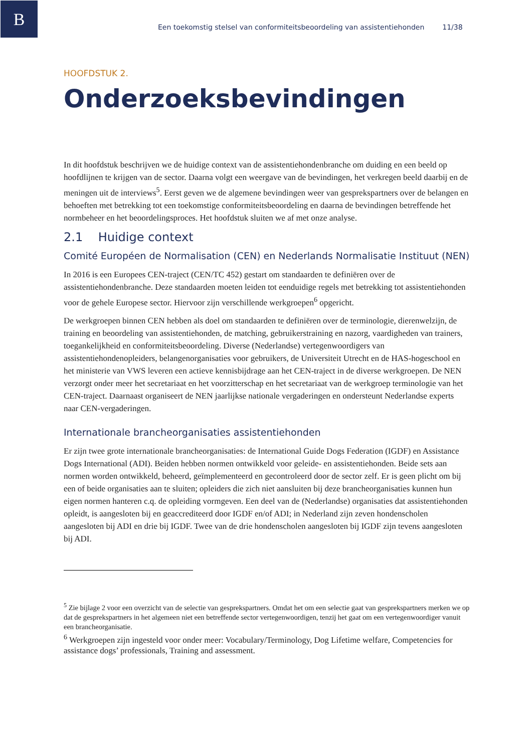B
Een toekomstig stelsel van conformiteitsbeoordeling van assistentiehonden 11/38
HOOFDSTUK 2.
Onderzoeksbevindingen
In dit hoofdstuk beschrijven we de huidige context van de assistentiehondenbranche om duiding en een beeld op hoofdlijnen te krijgen van de sector. Daarna volgt een weergave van de bevindingen, het verkregen beeld daarbij en de meningen uit de interviews<sup>5</sup>. Eerst geven we de algemene bevindingen weer van gesprekspartners over de belangen en behoeften met betrekking tot een toekomstige conformiteitsbeoordeling en daarna de bevindingen betreffende het normbeheer en het beoordelingsproces. Het hoofdstuk sluiten we af met onze analyse.
2.1 Huidige context
Comité Européen de Normalisation (CEN) en Nederlands Normalisatie Instituut (NEN)
In 2016 is een Europees CEN-traject (CEN/TC 452) gestart om standaarden te definiëren over de assistentiehondenbranche. Deze standaarden moeten leiden tot eenduidige regels met betrekking tot assistentiehonden voor de gehele Europese sector. Hiervoor zijn verschillende werkgroepen<sup>6</sup> opgericht.
De werkgroepen binnen CEN hebben als doel om standaarden te definiëren over de terminologie, dierenwelzijn, de training en beoordeling van assistentiehonden, de matching, gebruikerstraining en nazorg, vaardigheden van trainers, toegankelijkheid en conformiteitsbeoordeling. Diverse (Nederlandse) vertegenwoordigers van assistentiehondenopleiders, belangenorganisaties voor gebruikers, de Universiteit Utrecht en de HAS-hogeschool en het ministerie van VWS leveren een actieve kennisbijdrage aan het CEN-traject in de diverse werkgroepen. De NEN verzorgt onder meer het secretariaat en het voorzitterschap en het secretariaat van de werkgroep terminologie van het CEN-traject. Daarnaast organiseert de NEN jaarlijkse nationale vergaderingen en ondersteunt Nederlandse experts naar CEN-vergaderingen.
Internationale brancheorganisaties assistentiehonden
Er zijn twee grote internationale brancheorganisaties: de International Guide Dogs Federation (IGDF) en Assistance Dogs International (ADI). Beiden hebben normen ontwikkeld voor geleide- en assistentiehonden. Beide sets aan normen worden ontwikkeld, beheerd, geïmplementeerd en gecontroleerd door de sector zelf. Er is geen plicht om bij een of beide organisaties aan te sluiten; opleiders die zich niet aansluiten bij deze brancheorganisaties kunnen hun eigen normen hanteren c.q. de opleiding vormgeven. Een deel van de (Nederlandse) organisaties dat assistentiehonden opleidt, is aangesloten bij en geaccrediteerd door IGDF en/of ADI; in Nederland zijn zeven hondenscholen aangesloten bij ADI en drie bij IGDF. Twee van de drie hondenscholen aangesloten bij IGDF zijn tevens aangesloten bij ADI.
<sup>5</sup> Zie bijlage 2 voor een overzicht van de selectie van gesprekspartners. Omdat het om een selectie gaat van gesprekspartners merken we op dat de gesprekspartners in het algemeen niet een betreffende sector vertegenwoordigen, tenzij het gaat om een vertegenwoordiger vanuit een brancheorganisatie.
<sup>6</sup> Werkgroepen zijn ingesteld voor onder meer: Vocabulary/Terminology, Dog Lifetime welfare, Competencies for assistance dogs’ professionals, Training and assessment.